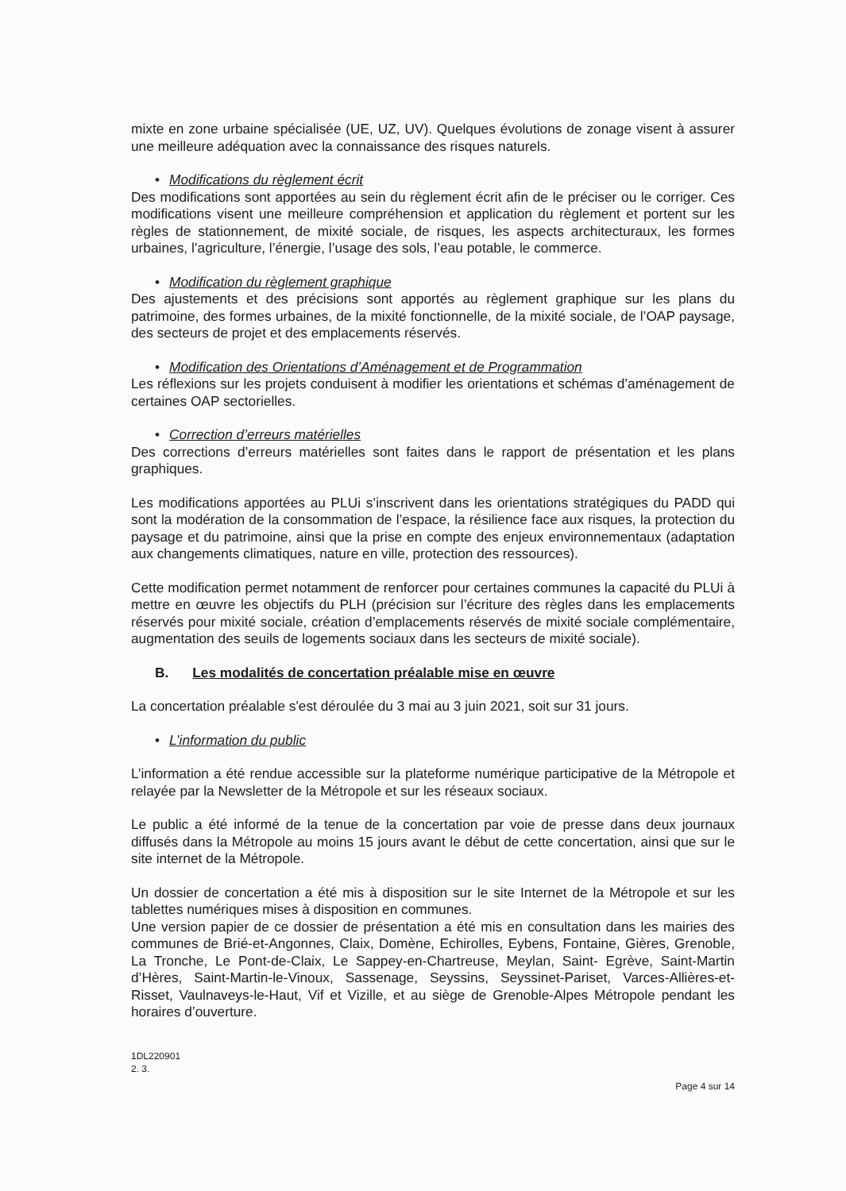mixte en zone urbaine spécialisée (UE, UZ, UV). Quelques évolutions de zonage visent à assurer une meilleure adéquation avec la connaissance des risques naturels.
• Modifications du règlement écrit
Des modifications sont apportées au sein du règlement écrit afin de le préciser ou le corriger. Ces modifications visent une meilleure compréhension et application du règlement et portent sur les règles de stationnement, de mixité sociale, de risques, les aspects architecturaux, les formes urbaines, l’agriculture, l’énergie, l’usage des sols, l’eau potable, le commerce.
• Modification du règlement graphique
Des ajustements et des précisions sont apportés au règlement graphique sur les plans du patrimoine, des formes urbaines, de la mixité fonctionnelle, de la mixité sociale, de l’OAP paysage, des secteurs de projet et des emplacements réservés.
• Modification des Orientations d’Aménagement et de Programmation
Les réflexions sur les projets conduisent à modifier les orientations et schémas d’aménagement de certaines OAP sectorielles.
• Correction d’erreurs matérielles
Des corrections d’erreurs matérielles sont faites dans le rapport de présentation et les plans graphiques.
Les modifications apportées au PLUi s’inscrivent dans les orientations stratégiques du PADD qui sont la modération de la consommation de l’espace, la résilience face aux risques, la protection du paysage et du patrimoine, ainsi que la prise en compte des enjeux environnementaux (adaptation aux changements climatiques, nature en ville, protection des ressources).
Cette modification permet notamment de renforcer pour certaines communes la capacité du PLUi à mettre en œuvre les objectifs du PLH (précision sur l’écriture des règles dans les emplacements réservés pour mixité sociale, création d’emplacements réservés de mixité sociale complémentaire, augmentation des seuils de logements sociaux dans les secteurs de mixité sociale).
B. Les modalités de concertation préalable mise en œuvre
La concertation préalable s'est déroulée du 3 mai au 3 juin 2021, soit sur 31 jours.
• L’information du public
L’information a été rendue accessible sur la plateforme numérique participative de la Métropole et relayée par la Newsletter de la Métropole et sur les réseaux sociaux.
Le public a été informé de la tenue de la concertation par voie de presse dans deux journaux diffusés dans la Métropole au moins 15 jours avant le début de cette concertation, ainsi que sur le site internet de la Métropole.
Un dossier de concertation a été mis à disposition sur le site Internet de la Métropole et sur les tablettes numériques mises à disposition en communes.
Une version papier de ce dossier de présentation a été mis en consultation dans les mairies des communes de Brié-et-Angonnes, Claix, Domène, Echirolles, Eybens, Fontaine, Gières, Grenoble, La Tronche, Le Pont-de-Claix, Le Sappey-en-Chartreuse, Meylan, Saint- Egrève, Saint-Martin d’Hères, Saint-Martin-le-Vinoux, Sassenage, Seyssins, Seyssinet-Pariset, Varces-Allières-et-Risset, Vaulnaveys-le-Haut, Vif et Vizille, et au siège de Grenoble-Alpes Métropole pendant les horaires d’ouverture.
1DL220901
2. 3.
Page 4 sur 14